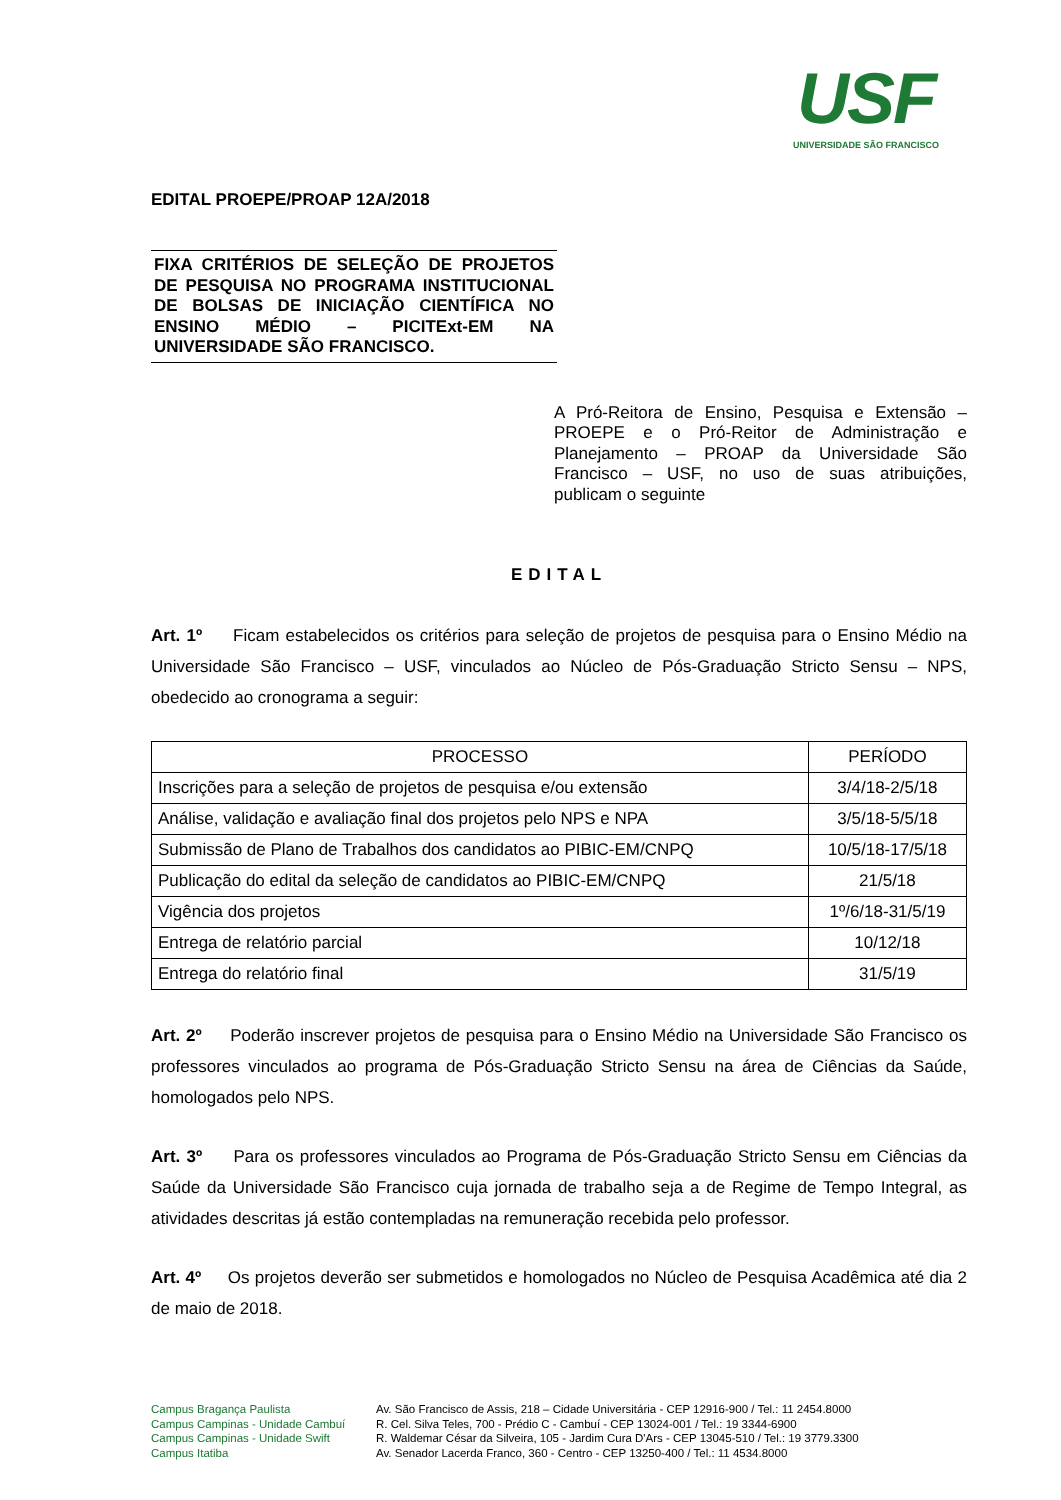USF
UNIVERSIDADE SÃO FRANCISCO
EDITAL PROEPE/PROAP 12A/2018
FIXA CRITÉRIOS DE SELEÇÃO DE PROJETOS DE PESQUISA NO PROGRAMA INSTITUCIONAL DE BOLSAS DE INICIAÇÃO CIENTÍFICA NO ENSINO MÉDIO – PICITExt-EM NA UNIVERSIDADE SÃO FRANCISCO.
A Pró-Reitora de Ensino, Pesquisa e Extensão – PROEPE e o Pró-Reitor de Administração e Planejamento – PROAP da Universidade São Francisco – USF, no uso de suas atribuições, publicam o seguinte
EDITAL
Art. 1º Ficam estabelecidos os critérios para seleção de projetos de pesquisa para o Ensino Médio na Universidade São Francisco – USF, vinculados ao Núcleo de Pós-Graduação Stricto Sensu – NPS, obedecido ao cronograma a seguir:
| PROCESSO | PERÍODO |
| --- | --- |
| Inscrições para a seleção de projetos de pesquisa e/ou extensão | 3/4/18-2/5/18 |
| Análise, validação e avaliação final dos projetos pelo NPS e NPA | 3/5/18-5/5/18 |
| Submissão de Plano de Trabalhos dos candidatos ao PIBIC-EM/CNPQ | 10/5/18-17/5/18 |
| Publicação do edital da seleção de candidatos ao PIBIC-EM/CNPQ | 21/5/18 |
| Vigência dos projetos | 1º/6/18-31/5/19 |
| Entrega de relatório parcial | 10/12/18 |
| Entrega do relatório final | 31/5/19 |
Art. 2º Poderão inscrever projetos de pesquisa para o Ensino Médio na Universidade São Francisco os professores vinculados ao programa de Pós-Graduação Stricto Sensu na área de Ciências da Saúde, homologados pelo NPS.
Art. 3º Para os professores vinculados ao Programa de Pós-Graduação Stricto Sensu em Ciências da Saúde da Universidade São Francisco cuja jornada de trabalho seja a de Regime de Tempo Integral, as atividades descritas já estão contempladas na remuneração recebida pelo professor.
Art. 4º Os projetos deverão ser submetidos e homologados no Núcleo de Pesquisa Acadêmica até dia 2 de maio de 2018.
Campus Bragança Paulista Av. São Francisco de Assis, 218 – Cidade Universitária - CEP 12916-900 / Tel.: 11 2454.8000 Campus Campinas - Unidade Cambuí R. Cel. Silva Teles, 700 - Prédio C - Cambuí - CEP 13024-001 / Tel.: 19 3344-6900 Campus Campinas - Unidade Swift R. Waldemar César da Silveira, 105 - Jardim Cura D'Ars - CEP 13045-510 / Tel.: 19 3779.3300 Campus Itatiba Av. Senador Lacerda Franco, 360 - Centro - CEP 13250-400 / Tel.: 11 4534.8000